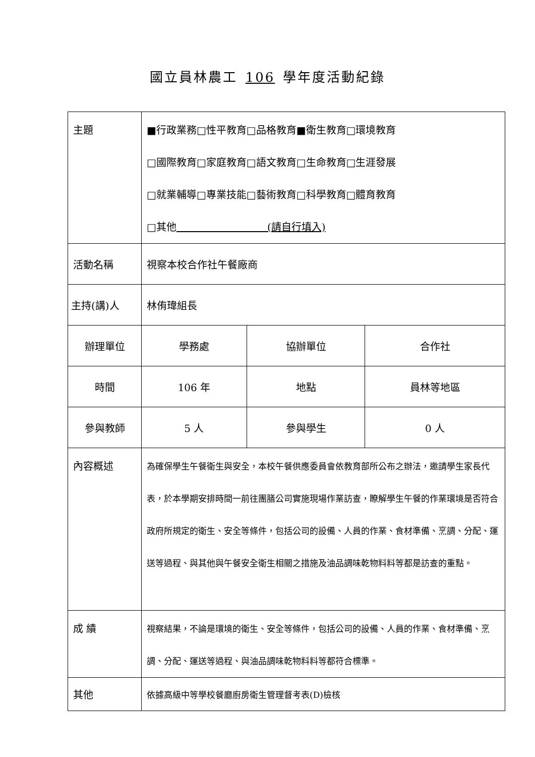國立員林農工 106 學年度活動紀錄
| 主題 | ■行政業務□性平教育□品格教育■衛生教育□環境教育 □國際教育□家庭教育□語文教育□生命教育□生涯發展 □就業輔導□專業技能□藝術教育□科學教育□體育教育 □其他 (請自行填入) | | |
| 活動名稱 | 視察本校合作社午餐廠商 | | |
| 主持(講)人 | 林侑瑋組長 | | |
| 辦理單位 | 學務處 | 協辦單位 | 合作社 |
| 時間 | 106 年 | 地點 | 員林等地區 |
| 參與教師 | 5 人 | 參與學生 | 0 人 |
| 內容概述 | 為確保學生午餐衛生與安全，本校午餐供應委員會依教育部所公布之辦法，邀請學生家長代表，於本學期安排時間一前往團膳公司實施現場作業訪查，瞭解學生午餐的作業環境是否符合政府所規定的衛生、安全等條件，包括公司的設備、人員的作業、食材準備、烹調、分配、運送等過程、與其他與午餐安全衛生相關之措施及油品調味乾物料料等都是訪查的重點。 | | |
| 成 績 | 視察結果，不論是環境的衛生、安全等條件，包括公司的設備、人員的作業、食材準備、烹調、分配、運送等過程、與油品調味乾物料料等都符合標準。 | | |
| 其他 | 依據高級中等學校餐廳廚房衛生管理督考表(D)檢核 | | |